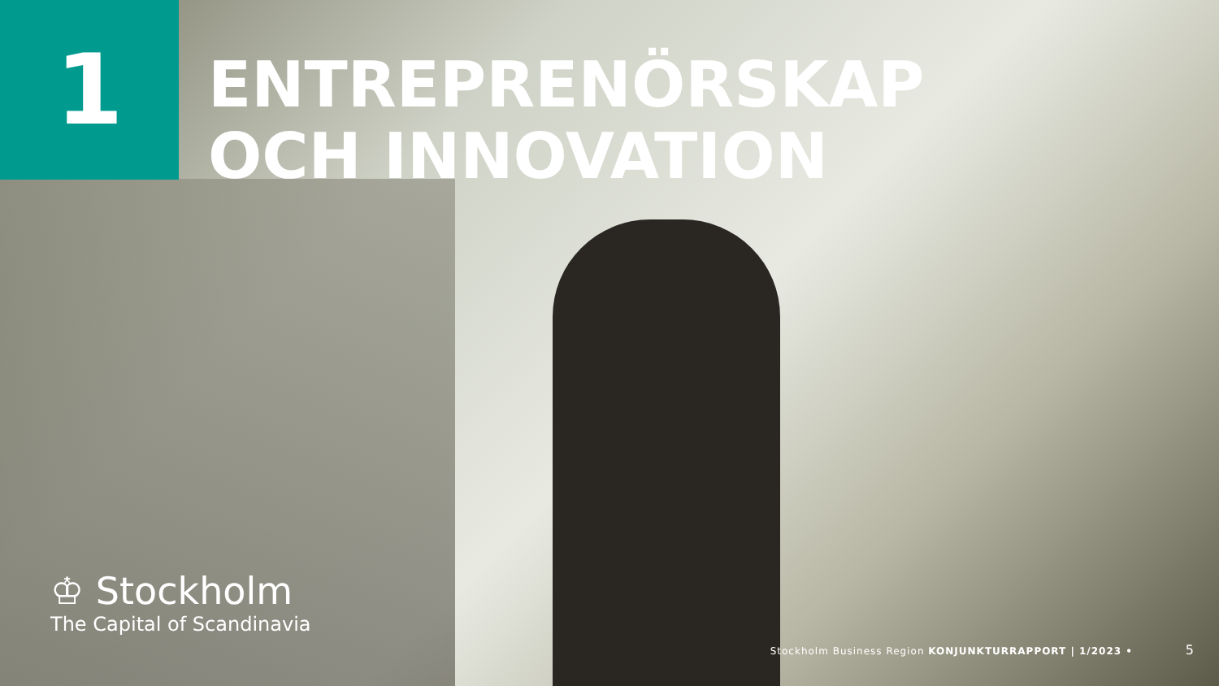1
ENTREPRENÖRSKAP
OCH INNOVATION
♔ Stockholm
The Capital of Scandinavia
Stockholm Business Region KONJUNKTURRAPPORT | 1/2023 • 5